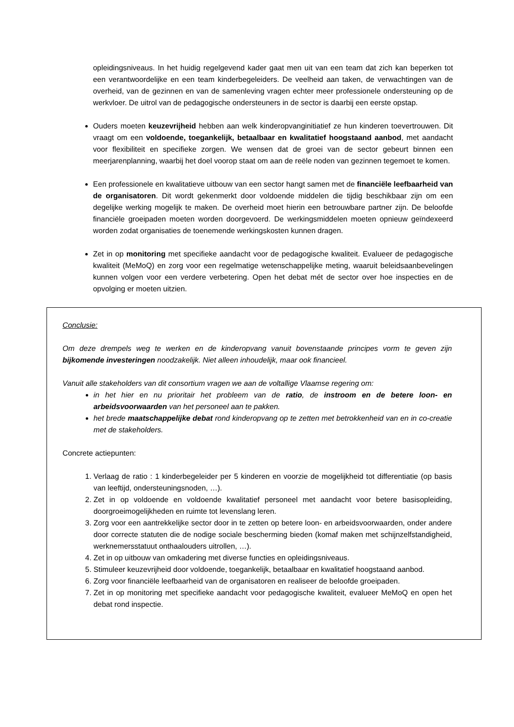opleidingsniveaus. In het huidig regelgevend kader gaat men uit van een team dat zich kan beperken tot een verantwoordelijke en een team kinderbegeleiders. De veelheid aan taken, de verwachtingen van de overheid, van de gezinnen en van de samenleving vragen echter meer professionele ondersteuning op de werkvloer. De uitrol van de pedagogische ondersteuners in de sector is daarbij een eerste opstap.
Ouders moeten keuzevrijheid hebben aan welk kinderopvanginitiatief ze hun kinderen toevertrouwen. Dit vraagt om een voldoende, toegankelijk, betaalbaar en kwalitatief hoogstaand aanbod, met aandacht voor flexibiliteit en specifieke zorgen. We wensen dat de groei van de sector gebeurt binnen een meerjarenplanning, waarbij het doel voorop staat om aan de reële noden van gezinnen tegemoet te komen.
Een professionele en kwalitatieve uitbouw van een sector hangt samen met de financiële leefbaarheid van de organisatoren. Dit wordt gekenmerkt door voldoende middelen die tijdig beschikbaar zijn om een degelijke werking mogelijk te maken. De overheid moet hierin een betrouwbare partner zijn. De beloofde financiële groeipaden moeten worden doorgevoerd. De werkingsmiddelen moeten opnieuw geïndexeerd worden zodat organisaties de toenemende werkingskosten kunnen dragen.
Zet in op monitoring met specifieke aandacht voor de pedagogische kwaliteit. Evalueer de pedagogische kwaliteit (MeMoQ) en zorg voor een regelmatige wetenschappelijke meting, waaruit beleidsaanbevelingen kunnen volgen voor een verdere verbetering. Open het debat mét de sector over hoe inspecties en de opvolging er moeten uitzien.
Conclusie:
Om deze drempels weg te werken en de kinderopvang vanuit bovenstaande principes vorm te geven zijn bijkomende investeringen noodzakelijk. Niet alleen inhoudelijk, maar ook financieel.
Vanuit alle stakeholders van dit consortium vragen we aan de voltallige Vlaamse regering om:
in het hier en nu prioritair het probleem van de ratio, de instroom en de betere loon- en arbeidsvoorwaarden van het personeel aan te pakken.
het brede maatschappelijke debat rond kinderopvang op te zetten met betrokkenheid van en in co-creatie met de stakeholders.
Concrete actiepunten:
1. Verlaag de ratio : 1 kinderbegeleider per 5 kinderen en voorzie de mogelijkheid tot differentiatie (op basis van leeftijd, ondersteuningsnoden, …).
2. Zet in op voldoende en voldoende kwalitatief personeel met aandacht voor betere basisopleiding, doorgroeimogelijkheden en ruimte tot levenslang leren.
3. Zorg voor een aantrekkelijke sector door in te zetten op betere loon- en arbeidsvoorwaarden, onder andere door correcte statuten die de nodige sociale bescherming bieden (komaf maken met schijnzelfstandigheid, werknemersstatuut onthaalouders uitrollen, …).
4. Zet in op uitbouw van omkadering met diverse functies en opleidingsniveaus.
5. Stimuleer keuzevrijheid door voldoende, toegankelijk, betaalbaar en kwalitatief hoogstaand aanbod.
6. Zorg voor financiële leefbaarheid van de organisatoren en realiseer de beloofde groeipaden.
7. Zet in op monitoring met specifieke aandacht voor pedagogische kwaliteit, evalueer MeMoQ en open het debat rond inspectie.